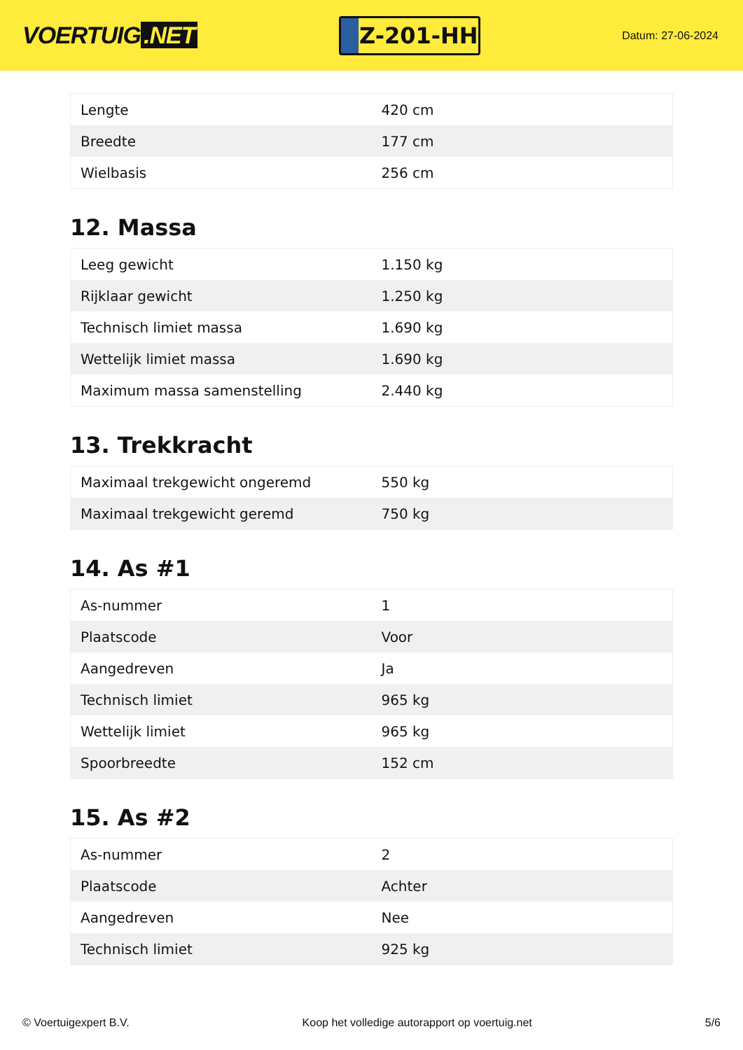VOERTUIG.NET
Z-201-HH
Datum: 27-06-2024
| Lengte | 420 cm |
| Breedte | 177 cm |
| Wielbasis | 256 cm |
12. Massa
| Leeg gewicht | 1.150 kg |
| Rijklaar gewicht | 1.250 kg |
| Technisch limiet massa | 1.690 kg |
| Wettelijk limiet massa | 1.690 kg |
| Maximum massa samenstelling | 2.440 kg |
13. Trekkracht
| Maximaal trekgewicht ongeremd | 550 kg |
| Maximaal trekgewicht geremd | 750 kg |
14. As #1
| As-nummer | 1 |
| Plaatscode | Voor |
| Aangedreven | Ja |
| Technisch limiet | 965 kg |
| Wettelijk limiet | 965 kg |
| Spoorbreedte | 152 cm |
15. As #2
| As-nummer | 2 |
| Plaatscode | Achter |
| Aangedreven | Nee |
| Technisch limiet | 925 kg |
© Voertuigexpert B.V. Koop het volledige autorapport op voertuig.net 5/6